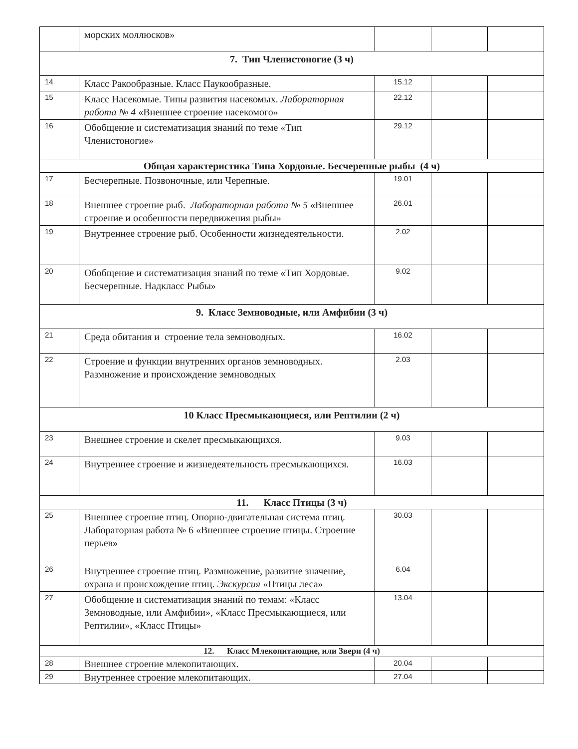| | морских моллюсков» | | | |
| 7. Тип Членистоногие (3 ч) | | | | |
| 14 | Класс Ракообразные. Класс Паукообразные. | 15.12 | | |
| 15 | Класс Насекомые. Типы развития насекомых. Лабораторная работа № 4 «Внешнее строение насекомого» | 22.12 | | |
| 16 | Обобщение и систематизация знаний по теме «Тип Членистоногие» | 29.12 | | |
| Общая характеристика Типа Хордовые. Бесчерепные рыбы (4 ч) | | | | |
| 17 | Бесчерепные. Позвоночные, или Черепные. | 19.01 | | |
| 18 | Внешнее строение рыб. Лабораторная работа № 5 «Внешнее строение и особенности передвижения рыбы» | 26.01 | | |
| 19 | Внутреннее строение рыб. Особенности жизнедеятельности. | 2.02 | | |
| 20 | Обобщение и систематизация знаний по теме «Тип Хордовые. Бесчерепные. Надкласс Рыбы» | 9.02 | | |
| 9. Класс Земноводные, или Амфибии (3 ч) | | | | |
| 21 | Среда обитания и строение тела земноводных. | 16.02 | | |
| 22 | Строение и функции внутренних органов земноводных. Размножение и происхождение земноводных | 2.03 | | |
| 10 Класс Пресмыкающиеся, или Рептилии (2 ч) | | | | |
| 23 | Внешнее строение и скелет пресмыкающихся. | 9.03 | | |
| 24 | Внутреннее строение и жизнедеятельность пресмыкающихся. | 16.03 | | |
| 11. Класс Птицы (3 ч) | | | | |
| 25 | Внешнее строение птиц. Опорно-двигательная система птиц. Лабораторная работа № 6 «Внешнее строение птицы. Строение перьев» | 30.03 | | |
| 26 | Внутреннее строение птиц. Размножение, развитие значение, охрана и происхождение птиц. Экскурсия «Птицы леса» | 6.04 | | |
| 27 | Обобщение и систематизация знаний по темам: «Класс Земноводные, или Амфибии», «Класс Пресмыкающиеся, или Рептилии», «Класс Птицы» | 13.04 | | |
| 12. Класс Млекопитающие, или Звери (4 ч) | | | | |
| 28 | Внешнее строение млекопитающих. | 20.04 | | |
| 29 | Внутреннее строение млекопитающих. | 27.04 | | |